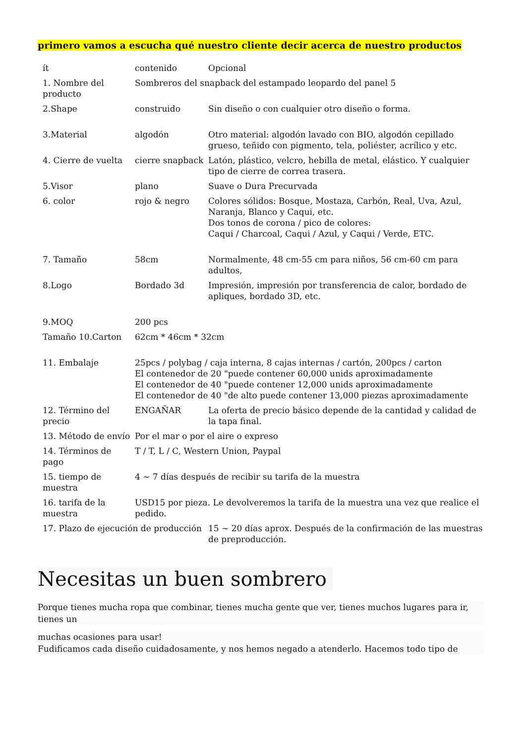primero vamos a escucha qué nuestro cliente decir acerca de nuestro productos
| ít | contenido | Opcional |
| 1. Nombre del producto | Sombreros del snapback del estampado leopardo del panel 5 | |
| 2.Shape | construido | Sin diseño o con cualquier otro diseño o forma. |
| 3.Material | algodón | Otro material: algodón lavado con BIO, algodón cepillado grueso, teñido con pigmento, tela, poliéster, acrílico y etc. |
| 4. Cierre de vuelta | cierre snapback | Latón, plástico, velcro, hebilla de metal, elástico. Y cualquier tipo de cierre de correa trasera. |
| 5.Visor | plano | Suave o Dura Precurvada |
| 6. color | rojo & negro | Colores sólidos: Bosque, Mostaza, Carbón, Real, Uva, Azul, Naranja, Blanco y Caqui, etc. Dos tonos de corona / pico de colores: Caqui / Charcoal, Caqui / Azul, y Caqui / Verde, ETC. |
| 7. Tamaño | 58cm | Normalmente, 48 cm-55 cm para niños, 56 cm-60 cm para adultos, |
| 8.Logo | Bordado 3d | Impresión, impresión por transferencia de calor, bordado de apliques, bordado 3D, etc. |
| 9.MOQ | 200 pcs | |
| Tamaño 10.Carton | 62cm * 46cm * 32cm | |
| 11. Embalaje | 25pcs / polybag / caja interna, 8 cajas internas / cartón, 200pcs / carton El contenedor de 20 "puede contener 60,000 unids aproximadamente El contenedor de 40 "puede contener 12,000 unids aproximadamente El contenedor de 40 "de alto puede contener 13,000 piezas aproximadamente | |
| 12. Término del precio | ENGAÑAR | La oferta de precio básico depende de la cantidad y calidad de la tapa final. |
| 13. Método de envío | Por el mar o por el aire o expreso | |
| 14. Términos de pago | T / T, L / C, Western Union, Paypal | |
| 15. tiempo de muestra | 4 ~ 7 días después de recibir su tarifa de la muestra | |
| 16. tarifa de la muestra | USD15 por pieza. Le devolveremos la tarifa de la muestra una vez que realice el pedido. | |
| 17. Plazo de ejecución de producción | | 15 ~ 20 días aprox. Después de la confirmación de las muestras de preproducción. |
Necesitas un buen sombrero
Porque tienes mucha ropa que combinar, tienes mucha gente que ver, tienes muchos lugares para ir, tienes un
muchas ocasiones para usar!
Fudificamos cada diseño cuidadosamente, y nos hemos negado a atenderlo. Hacemos todo tipo de